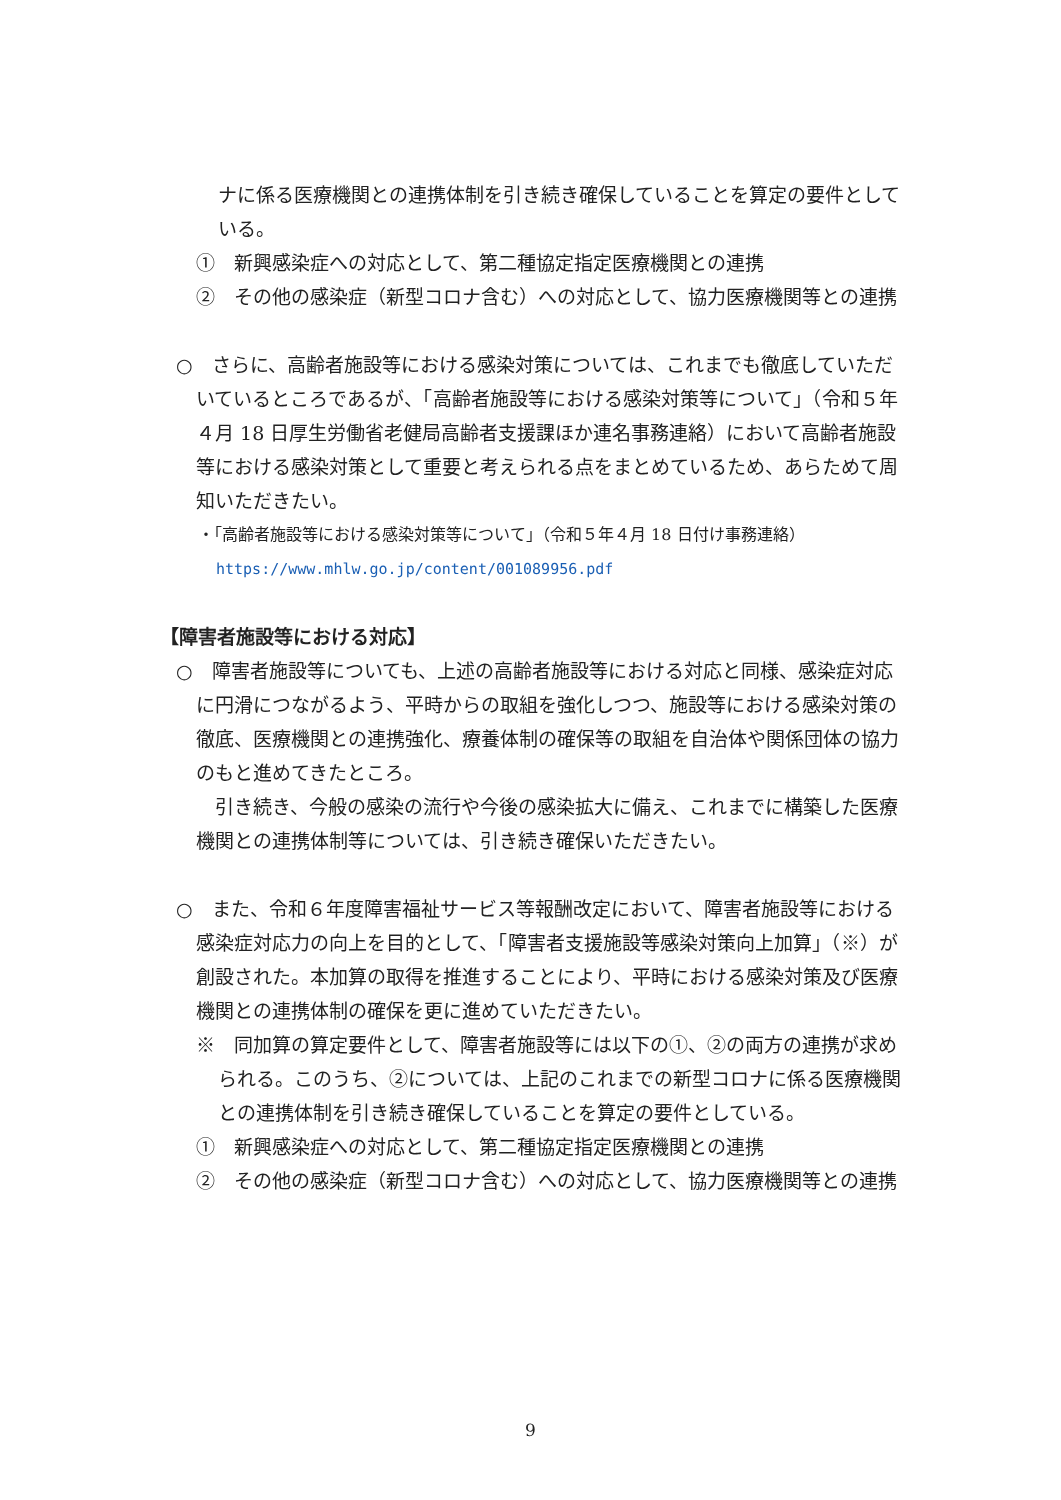ナに係る医療機関との連携体制を引き続き確保していることを算定の要件としている。
①　新興感染症への対応として、第二種協定指定医療機関との連携
②　その他の感染症（新型コロナ含む）への対応として、協力医療機関等との連携
○　さらに、高齢者施設等における感染対策については、これまでも徹底していただいているところであるが、「高齢者施設等における感染対策等について」（令和５年４月 18 日厚生労働省老健局高齢者支援課ほか連名事務連絡）において高齢者施設等における感染対策として重要と考えられる点をまとめているため、あらためて周知いただきたい。
・「高齢者施設等における感染対策等について」（令和５年４月 18 日付け事務連絡）
https://www.mhlw.go.jp/content/001089956.pdf
【障害者施設等における対応】
○　障害者施設等についても、上述の高齢者施設等における対応と同様、感染症対応に円滑につながるよう、平時からの取組を強化しつつ、施設等における感染対策の徹底、医療機関との連携強化、療養体制の確保等の取組を自治体や関係団体の協力のもと進めてきたところ。
　引き続き、今般の感染の流行や今後の感染拡大に備え、これまでに構築した医療機関との連携体制等については、引き続き確保いただきたい。
○　また、令和６年度障害福祉サービス等報酬改定において、障害者施設等における感染症対応力の向上を目的として、「障害者支援施設等感染対策向上加算」（※）が創設された。本加算の取得を推進することにより、平時における感染対策及び医療機関との連携体制の確保を更に進めていただきたい。
※　同加算の算定要件として、障害者施設等には以下の①、②の両方の連携が求められる。このうち、②については、上記のこれまでの新型コロナに係る医療機関との連携体制を引き続き確保していることを算定の要件としている。
①　新興感染症への対応として、第二種協定指定医療機関との連携
②　その他の感染症（新型コロナ含む）への対応として、協力医療機関等との連携
9